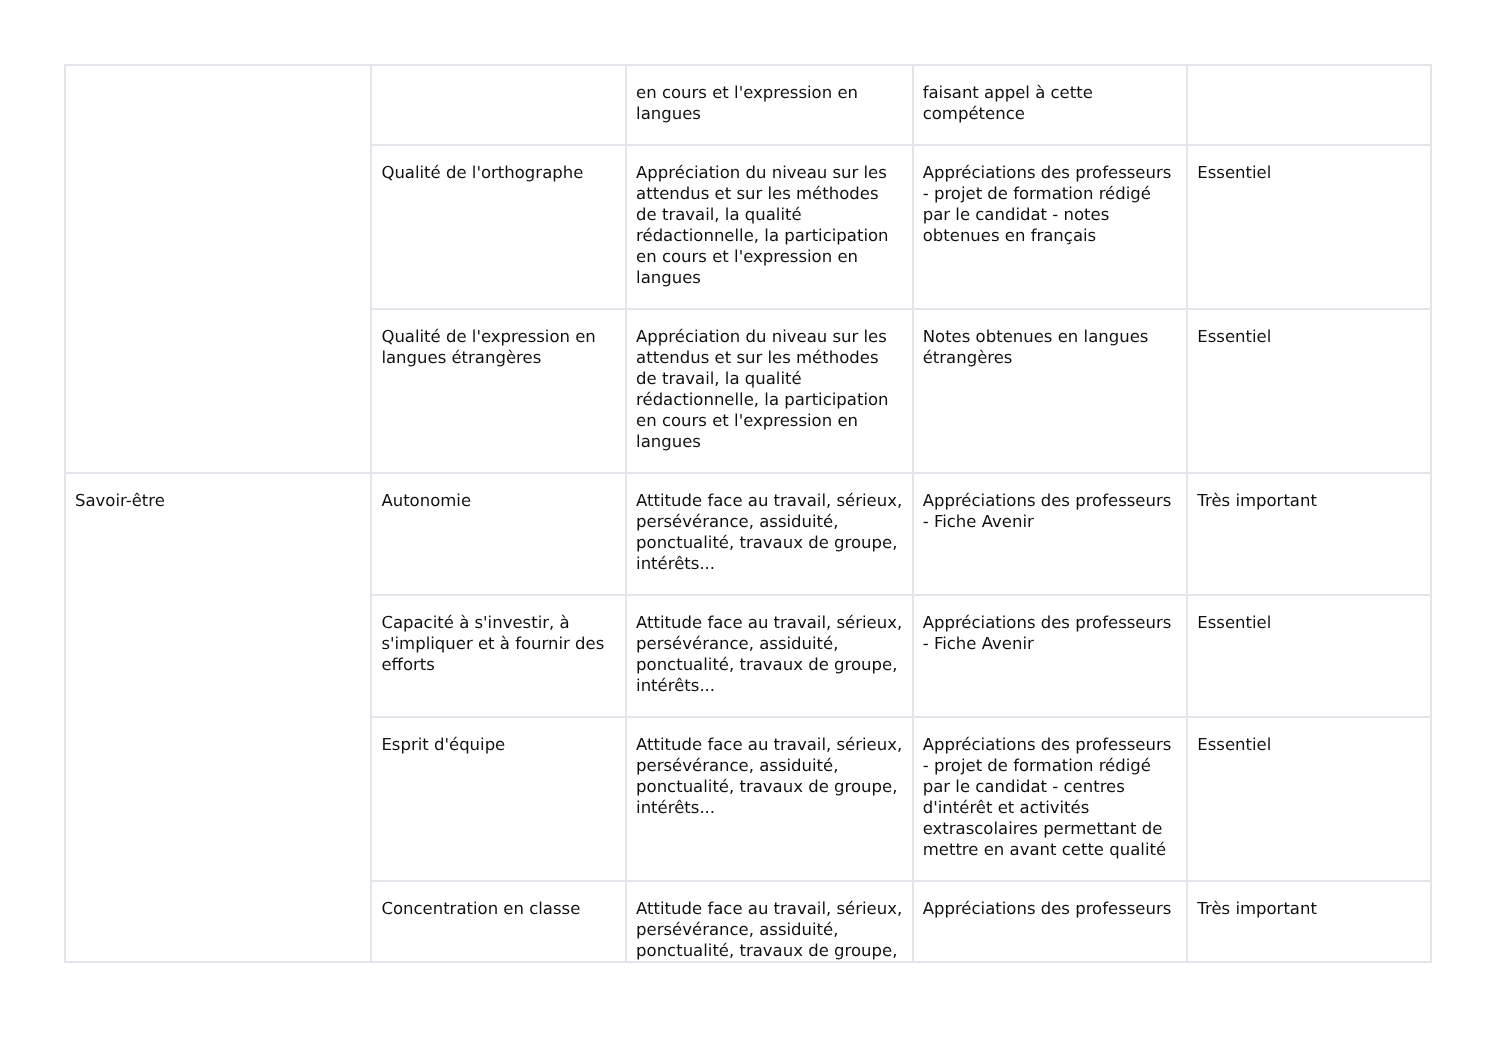| | | en cours et l'expression en langues | faisant appel à cette compétence | |
| | Qualité de l'orthographe | Appréciation du niveau sur les attendus et sur les méthodes de travail, la qualité rédactionnelle, la participation en cours et l'expression en langues | Appréciations des professeurs - projet de formation rédigé par le candidat - notes obtenues en français | Essentiel |
| | Qualité de l'expression en langues étrangères | Appréciation du niveau sur les attendus et sur les méthodes de travail, la qualité rédactionnelle, la participation en cours et l'expression en langues | Notes obtenues en langues étrangères | Essentiel |
| Savoir-être | Autonomie | Attitude face au travail, sérieux, persévérance, assiduité, ponctualité, travaux de groupe, intérêts... | Appréciations des professeurs - Fiche Avenir | Très important |
| | Capacité à s'investir, à s'impliquer et à fournir des efforts | Attitude face au travail, sérieux, persévérance, assiduité, ponctualité, travaux de groupe, intérêts... | Appréciations des professeurs - Fiche Avenir | Essentiel |
| | Esprit d'équipe | Attitude face au travail, sérieux, persévérance, assiduité, ponctualité, travaux de groupe, intérêts... | Appréciations des professeurs - projet de formation rédigé par le candidat - centres d'intérêt et activités extrascolaires permettant de mettre en avant cette qualité | Essentiel |
| | Concentration en classe | Attitude face au travail, sérieux, persévérance, assiduité, ponctualité, travaux de groupe, | Appréciations des professeurs | Très important |